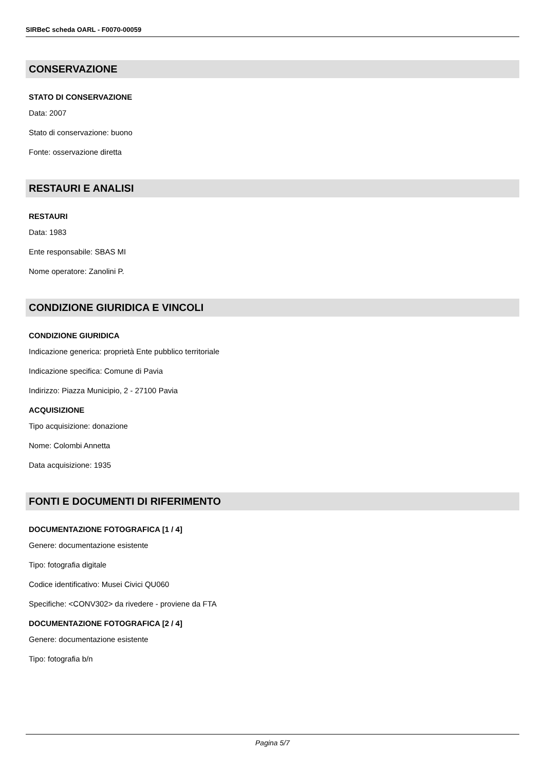SIRBeC scheda OARL - F0070-00059
CONSERVAZIONE
STATO DI CONSERVAZIONE
Data: 2007
Stato di conservazione: buono
Fonte: osservazione diretta
RESTAURI E ANALISI
RESTAURI
Data: 1983
Ente responsabile: SBAS MI
Nome operatore: Zanolini P.
CONDIZIONE GIURIDICA E VINCOLI
CONDIZIONE GIURIDICA
Indicazione generica: proprietà Ente pubblico territoriale
Indicazione specifica: Comune di Pavia
Indirizzo: Piazza Municipio, 2 - 27100 Pavia
ACQUISIZIONE
Tipo acquisizione: donazione
Nome: Colombi Annetta
Data acquisizione: 1935
FONTI E DOCUMENTI DI RIFERIMENTO
DOCUMENTAZIONE FOTOGRAFICA [1 / 4]
Genere: documentazione esistente
Tipo: fotografia digitale
Codice identificativo: Musei Civici QU060
Specifiche: <CONV302> da rivedere - proviene da FTA
DOCUMENTAZIONE FOTOGRAFICA [2 / 4]
Genere: documentazione esistente
Tipo: fotografia b/n
Pagina 5/7